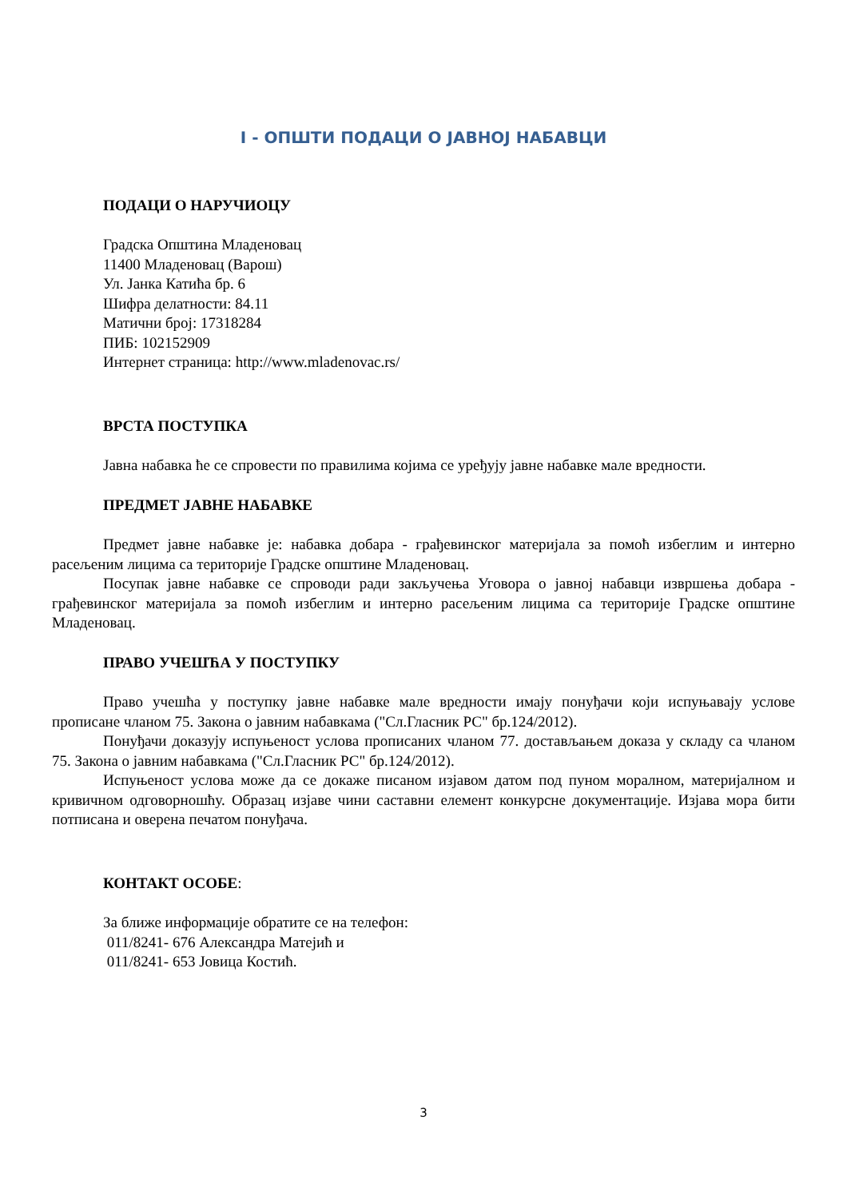I - ОПШТИ ПОДАЦИ О ЈАВНОЈ НАБАВЦИ
ПОДАЦИ О НАРУЧИОЦУ
Градска Општина Младеновац
11400 Младеновац (Варош)
Ул. Јанка Катића бр. 6
Шифра делатности: 84.11
Матични број: 17318284
ПИБ: 102152909
Интернет страница: http://www.mladenovac.rs/
ВРСТА ПОСТУПКА
Јавна набавка ће се спровести по правилима којима се уређују јавне набавке мале вредности.
ПРЕДМЕТ ЈАВНЕ НАБАВКЕ
Предмет јавне набавке је: набавка добара - грађевинског материјала за помоћ избеглим и интерно расељеним лицима са територије Градске општине Младеновац.
Посупак јавне набавке се спроводи ради закључења Уговора о јавној набавци извршења добара - грађевинског материјала за помоћ избеглим и интерно расељеним лицима са територије Градске општине Младеновац.
ПРАВО УЧЕШЋА У ПОСТУПКУ
Право учешћа у поступку јавне набавке мале вредности имају понуђачи који испуњавају услове прописане чланом 75. Закона о јавним набавкама ("Сл.Гласник РС" бр.124/2012).
Понуђачи доказују испуњеност услова прописаних чланом 77. достављањем доказа у складу са чланом 75. Закона о јавним набавкама ("Сл.Гласник РС" бр.124/2012).
Испуњеност услова може да се докаже писаном изјавом датом под пуном моралном, материјалном и кривичном одговорношћу. Образац изјаве чини саставни елемент конкурсне документације. Изјава мора бити потписана и оверена печатом понуђача.
КОНТАКТ ОСОБЕ:
За ближе информације обратите се на телефон:
011/8241- 676 Александра Матејић и
011/8241- 653 Јовица Костић.
3